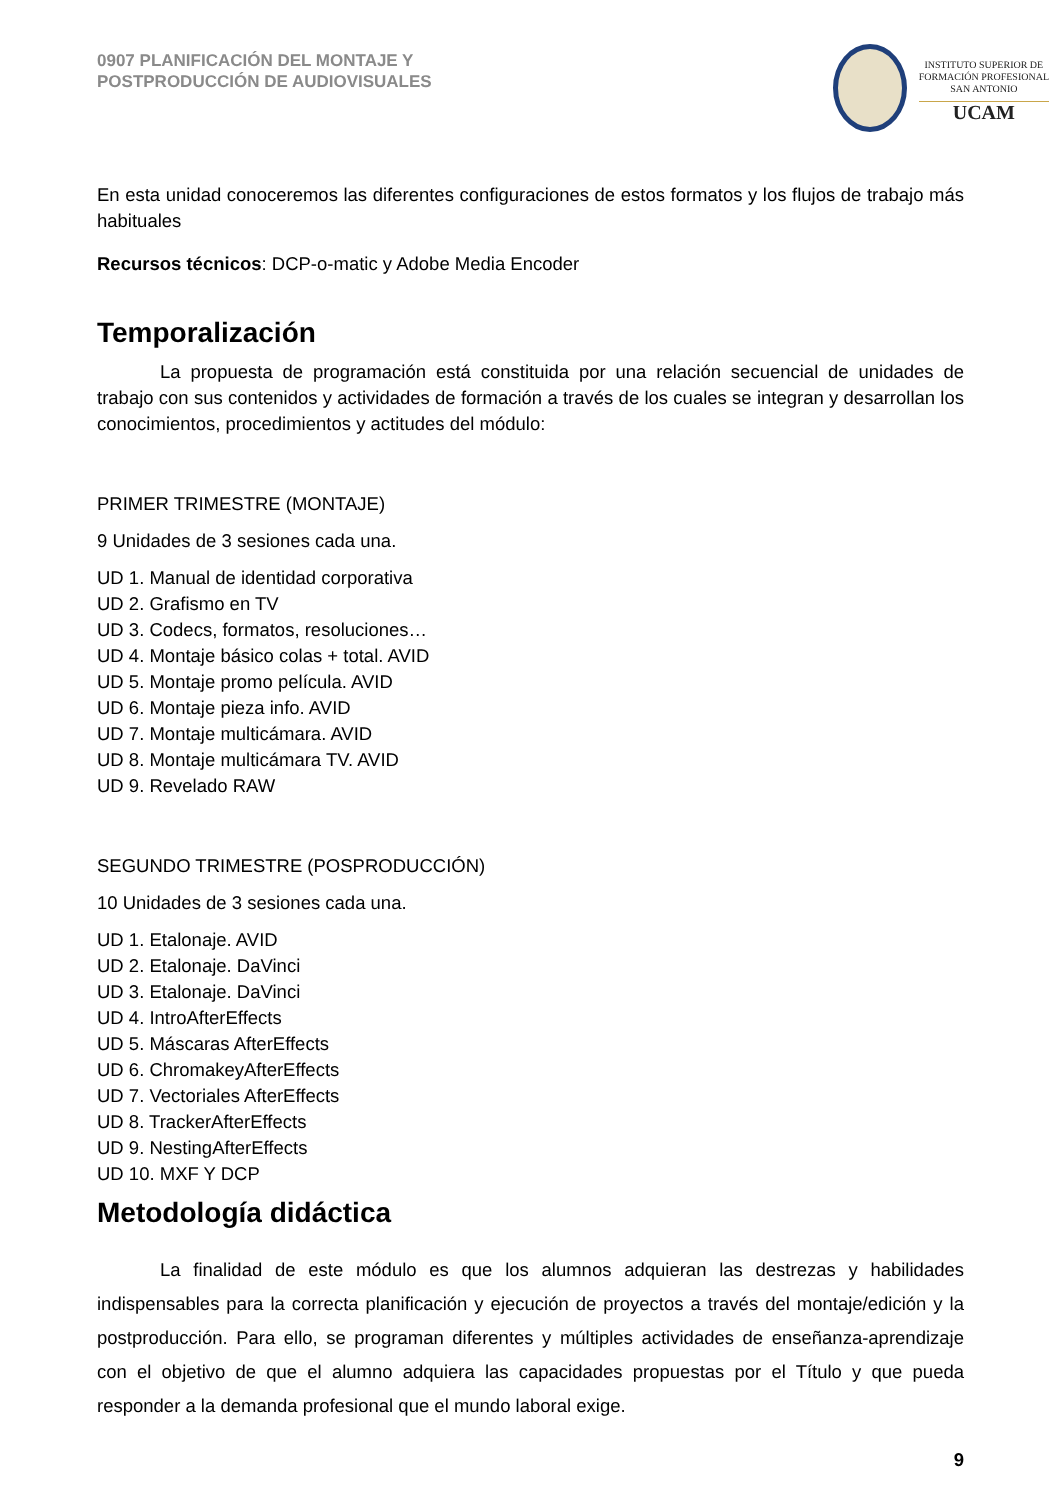0907 PLANIFICACIÓN DEL MONTAJE Y
POSTPRODUCCIÓN DE AUDIOVISUALES
INSTITUTO SUPERIOR DE
FORMACIÓN PROFESIONAL
SAN ANTONIO
UCAM
En esta unidad conoceremos las diferentes configuraciones de estos formatos y los flujos de trabajo más habituales
Recursos técnicos: DCP-o-matic y Adobe Media Encoder
Temporalización
La propuesta de programación está constituida por una relación secuencial de unidades de trabajo con sus contenidos y actividades de formación a través de los cuales se integran y desarrollan los conocimientos, procedimientos y actitudes del módulo:
PRIMER TRIMESTRE (MONTAJE)
9 Unidades de 3 sesiones cada una.
UD 1. Manual de identidad corporativa
UD 2. Grafismo en TV
UD 3. Codecs, formatos, resoluciones…
UD 4. Montaje básico colas + total. AVID
UD 5. Montaje promo película. AVID
UD 6. Montaje pieza info. AVID
UD 7. Montaje multicámara. AVID
UD 8. Montaje multicámara TV. AVID
UD 9. Revelado RAW
SEGUNDO TRIMESTRE (POSPRODUCCIÓN)
10 Unidades de 3 sesiones cada una.
UD 1. Etalonaje. AVID
UD 2. Etalonaje. DaVinci
UD 3. Etalonaje. DaVinci
UD 4. IntroAfterEffects
UD 5. Máscaras AfterEffects
UD 6. ChromakeyAfterEffects
UD 7. Vectoriales AfterEffects
UD 8. TrackerAfterEffects
UD 9. NestingAfterEffects
UD 10. MXF Y DCP
Metodología didáctica
La finalidad de este módulo es que los alumnos adquieran las destrezas y habilidades indispensables para la correcta planificación y ejecución de proyectos a través del montaje/edición y la postproducción. Para ello, se programan diferentes y múltiples actividades de enseñanza-aprendizaje con el objetivo de que el alumno adquiera las capacidades propuestas por el Título y que pueda responder a la demanda profesional que el mundo laboral exige.
9